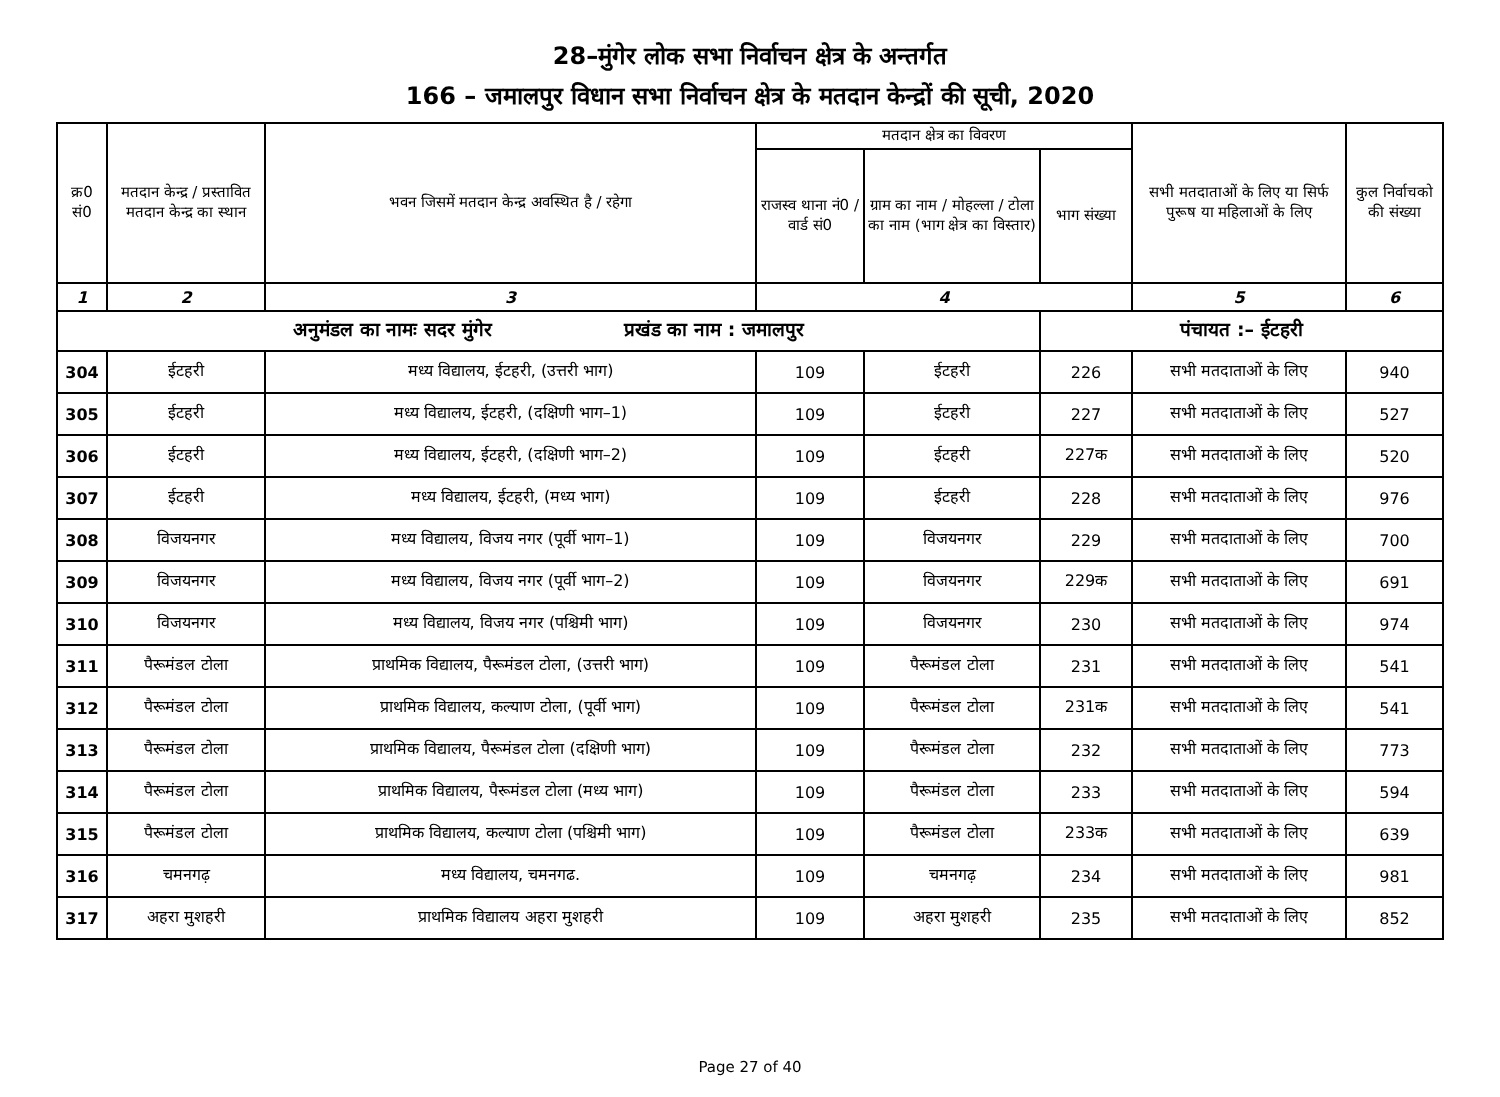28–मुंगेर लोक सभा निर्वाचन क्षेत्र के अन्तर्गत
166 – जमालपुर विधान सभा निर्वाचन क्षेत्र के मतदान केन्द्रों की सूची, 2020
| क्र0 सं0 | मतदान केन्द्र / प्रस्तावित मतदान केन्द्र का स्थान | भवन जिसमें मतदान केन्द्र अवस्थित है / रहेगा | मतदान क्षेत्र का विवरण | | | सभी मतदाताओं के लिए या सिर्फ पुरूष या महिलाओं के लिए | कुल निर्वाचको की संख्या |
| --- | --- | --- | --- | --- | --- | --- | --- |
| | | | राजस्व थाना नं0 / वार्ड सं0 | ग्राम का नाम / मोहल्ला / टोला का नाम (भाग क्षेत्र का विस्तार) | भाग संख्या | | |
| 1 | 2 | 3 | 4 | | | 5 | 6 |
| अनुमंडल का नामः सदर मुंगेर प्रखंड का नाम : जमालपुर | | | | | पंचायत :– ईटहरी | | |
| 304 | ईटहरी | मध्य विद्यालय, ईटहरी, (उत्तरी भाग) | 109 | ईटहरी | 226 | सभी मतदाताओं के लिए | 940 |
| 305 | ईटहरी | मध्य विद्यालय, ईटहरी, (दक्षिणी भाग–1) | 109 | ईटहरी | 227 | सभी मतदाताओं के लिए | 527 |
| 306 | ईटहरी | मध्य विद्यालय, ईटहरी, (दक्षिणी भाग–2) | 109 | ईटहरी | 227क | सभी मतदाताओं के लिए | 520 |
| 307 | ईटहरी | मध्य विद्यालय, ईटहरी, (मध्य भाग) | 109 | ईटहरी | 228 | सभी मतदाताओं के लिए | 976 |
| 308 | विजयनगर | मध्य विद्यालय, विजय नगर (पूर्वी भाग–1) | 109 | विजयनगर | 229 | सभी मतदाताओं के लिए | 700 |
| 309 | विजयनगर | मध्य विद्यालय, विजय नगर (पूर्वी भाग–2) | 109 | विजयनगर | 229क | सभी मतदाताओं के लिए | 691 |
| 310 | विजयनगर | मध्य विद्यालय, विजय नगर (पश्चिमी भाग) | 109 | विजयनगर | 230 | सभी मतदाताओं के लिए | 974 |
| 311 | पैरूमंडल टोला | प्राथमिक विद्यालय, पैरूमंडल टोला, (उत्तरी भाग) | 109 | पैरूमंडल टोला | 231 | सभी मतदाताओं के लिए | 541 |
| 312 | पैरूमंडल टोला | प्राथमिक विद्यालय, कल्याण टोला, (पूर्वी भाग) | 109 | पैरूमंडल टोला | 231क | सभी मतदाताओं के लिए | 541 |
| 313 | पैरूमंडल टोला | प्राथमिक विद्यालय, पैरूमंडल टोला (दक्षिणी भाग) | 109 | पैरूमंडल टोला | 232 | सभी मतदाताओं के लिए | 773 |
| 314 | पैरूमंडल टोला | प्राथमिक विद्यालय, पैरूमंडल टोला (मध्य भाग) | 109 | पैरूमंडल टोला | 233 | सभी मतदाताओं के लिए | 594 |
| 315 | पैरूमंडल टोला | प्राथमिक विद्यालय, कल्याण टोला (पश्चिमी भाग) | 109 | पैरूमंडल टोला | 233क | सभी मतदाताओं के लिए | 639 |
| 316 | चमनगढ़ | मध्य विद्यालय, चमनगढ. | 109 | चमनगढ़ | 234 | सभी मतदाताओं के लिए | 981 |
| 317 | अहरा मुशहरी | प्राथमिक विद्यालय अहरा मुशहरी | 109 | अहरा मुशहरी | 235 | सभी मतदाताओं के लिए | 852 |
Page 27 of 40